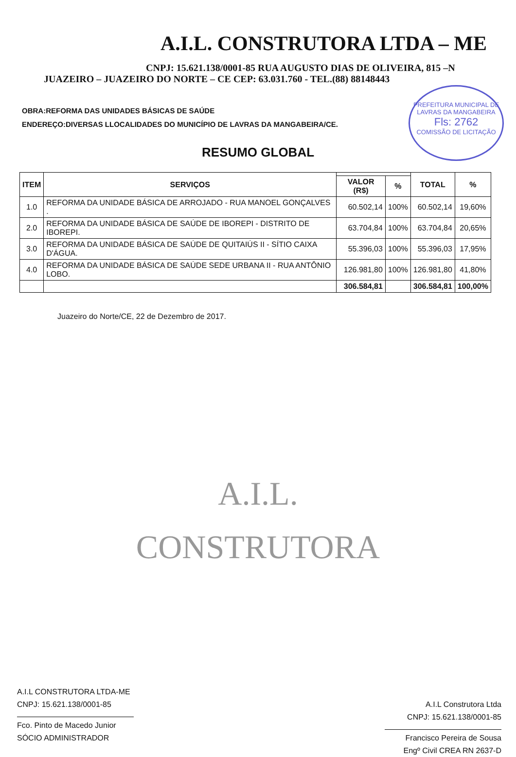PREFEITURA MUNICIPAL DE LAVRAS DA MANGABEIRA
Fls: 2762
COMISSÃO DE LICITAÇÃO
A.I.L. CONSTRUTORA LTDA – ME
CNPJ: 15.621.138/0001-85 RUA AUGUSTO DIAS DE OLIVEIRA, 815 –N
JUAZEIRO – JUAZEIRO DO NORTE – CE CEP: 63.031.760 - TEL.(88) 88148443
OBRA:REFORMA DAS UNIDADES BÁSICAS DE SAÚDE
ENDEREÇO:DIVERSAS LLOCALIDADES DO MUNICÍPIO DE LAVRAS DA MANGABEIRA/CE.
RESUMO GLOBAL
| ITEM | SERVIÇOS | | | TOTAL | % |
| --- | --- | --- | --- | --- | --- |
| | | VALOR (R$) | % | | |
| 1.0 | REFORMA DA UNIDADE BÁSICA DE ARROJADO - RUA MANOEL GONÇALVES . | 60.502,14 | 100% | 60.502,14 | 19,60% |
| 2.0 | REFORMA DA UNIDADE BÁSICA DE SAÚDE DE IBOREPI - DISTRITO DE IBOREPI. | 63.704,84 | 100% | 63.704,84 | 20,65% |
| 3.0 | REFORMA DA UNIDADE BÁSICA DE SAÚDE DE QUITAIÚS II - SÍTIO CAIXA D'ÁGUA. | 55.396,03 | 100% | 55.396,03 | 17,95% |
| 4.0 | REFORMA DA UNIDADE BÁSICA DE SAÚDE SEDE URBANA II - RUA ANTÔNIO LOBO. | 126.981,80 | 100% | 126.981,80 | 41,80% |
| | | 306.584,81 | | 306.584,81 | 100,00% |
Juazeiro do Norte/CE, 22 de Dezembro de 2017.
A.I.L.
CONSTRUTORA
A.I.L CONSTRUTORA LTDA-ME
CNPJ: 15.621.138/0001-85
Fco. Pinto de Macedo Junior
SÓCIO ADMINISTRADOR
A.I.L Construtora Ltda
CNPJ: 15.621.138/0001-85
Francisco Pereira de Sousa
Engº Civil CREA RN 2637-D